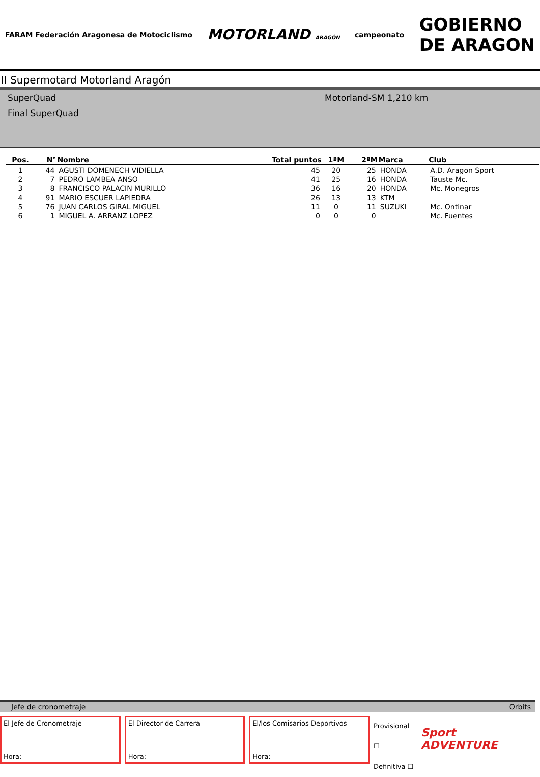FARAM Federación Aragonesa de Motociclismo
MOTORLAND ARAGÓN
campeonato
GOBIERNO
DE ARAGON
II Supermotard Motorland Aragón
SuperQuad
Final SuperQuad
Motorland-SM 1,210 km
| Pos. | N° | Nombre | Total puntos | 1ªM | 2ªM | Marca | Club |
| --- | --- | --- | --- | --- | --- | --- | --- |
| 1 | 44 | AGUSTI DOMENECH VIDIELLA | 45 | 20 | 25 | HONDA | A.D. Aragon Sport |
| 2 | 7 | PEDRO LAMBEA ANSO | 41 | 25 | 16 | HONDA | Tauste Mc. |
| 3 | 8 | FRANCISCO PALACIN MURILLO | 36 | 16 | 20 | HONDA | Mc. Monegros |
| 4 | 91 | MARIO ESCUER LAPIEDRA | 26 | 13 | 13 | KTM | |
| 5 | 76 | JUAN CARLOS GIRAL MIGUEL | 11 | 0 | 11 | SUZUKI | Mc. Ontinar |
| 6 | 1 | MIGUEL A. ARRANZ LOPEZ | 0 | 0 | 0 | | Mc. Fuentes |
Jefe de cronometraje Orbits
El Jefe de Cronometraje
Hora:
El Director de Carrera
Hora:
El/los Comisarios Deportivos
Hora:
Provisional ☐
Definitiva ☐
Sport ADVENTURE